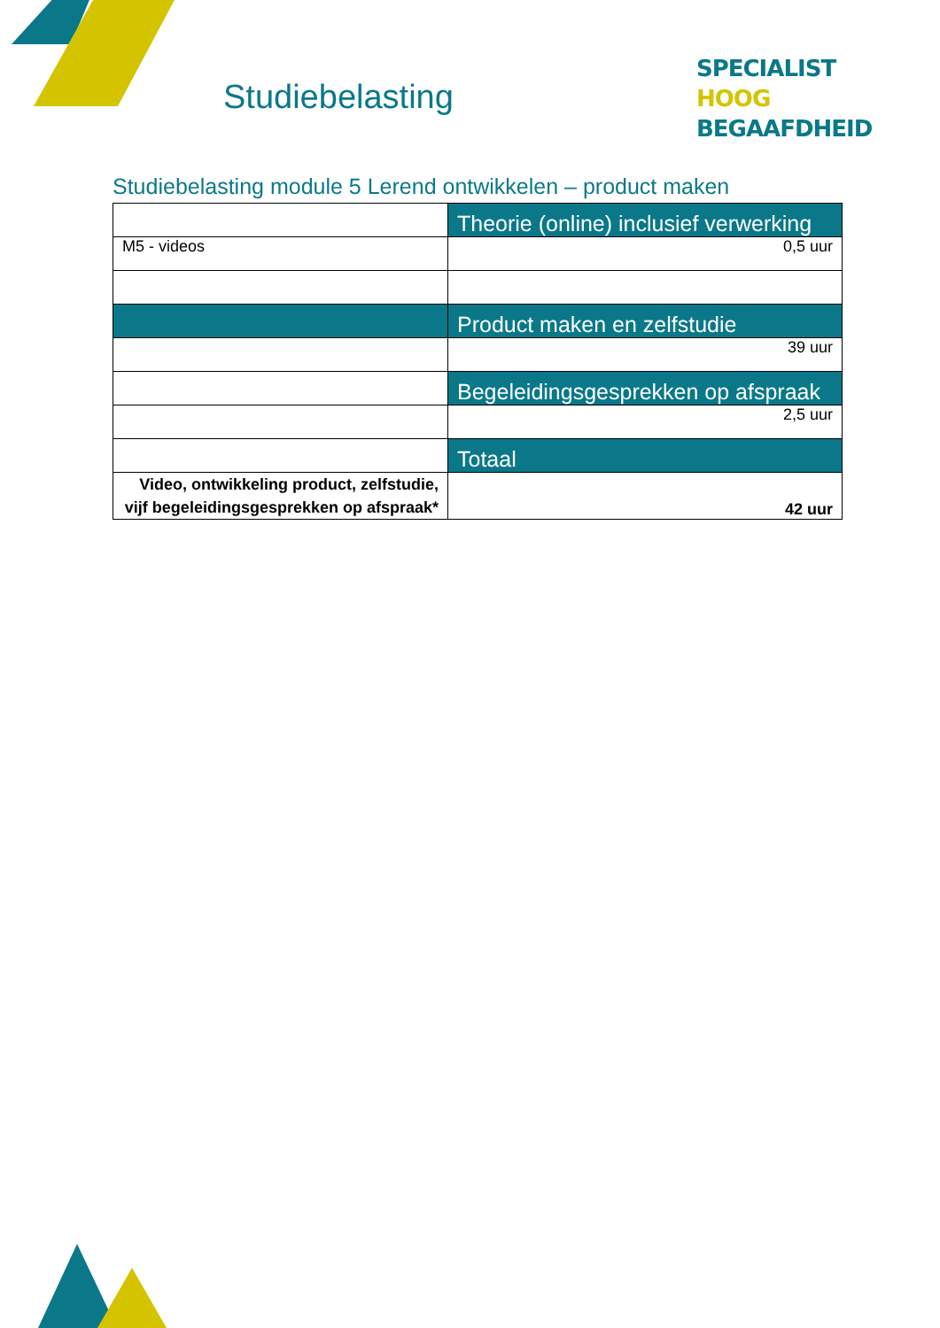Studiebelasting
SPECIALIST
HOOG BEGAAFDHEID
Studiebelasting module 5 Lerend ontwikkelen – product maken
| | Theorie (online) inclusief verwerking |
| M5 - videos | 0,5 uur |
| | Product maken en zelfstudie |
| | 39 uur |
| | Begeleidingsgesprekken op afspraak |
| | 2,5 uur |
| | Totaal |
| Video, ontwikkeling product, zelfstudie, vijf begeleidingsgesprekken op afspraak* | 42 uur |